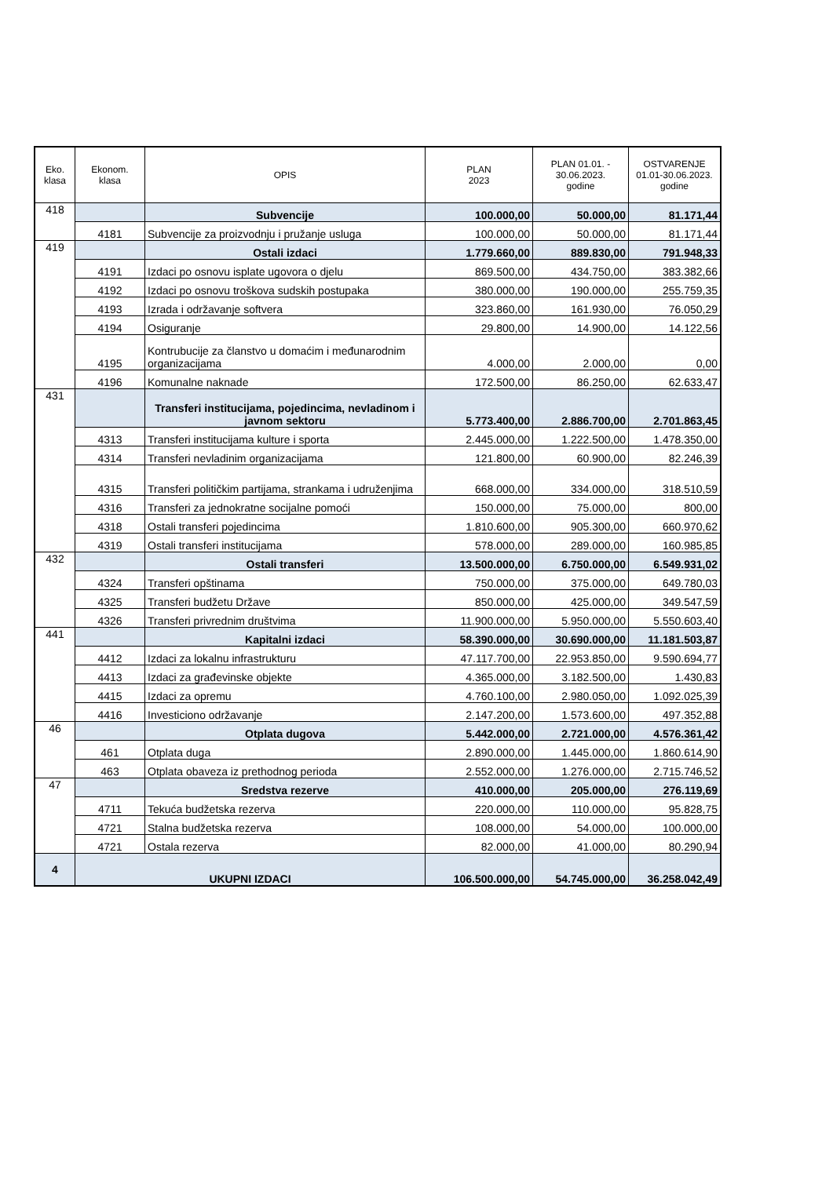| Eko. klasa | Ekonom. klasa | OPIS | PLAN 2023 | PLAN 01.01. - 30.06.2023. godine | OSTVARENJE 01.01-30.06.2023. godine |
| --- | --- | --- | --- | --- | --- |
| 418 | | Subvencije | 100.000,00 | 50.000,00 | 81.171,44 |
| | 4181 | Subvencije za proizvodnju i pružanje usluga | 100.000,00 | 50.000,00 | 81.171,44 |
| 419 | | Ostali izdaci | 1.779.660,00 | 889.830,00 | 791.948,33 |
| | 4191 | Izdaci po osnovu isplate ugovora o djelu | 869.500,00 | 434.750,00 | 383.382,66 |
| | 4192 | Izdaci po osnovu troškova sudskih postupaka | 380.000,00 | 190.000,00 | 255.759,35 |
| | 4193 | Izrada i održavanje softvera | 323.860,00 | 161.930,00 | 76.050,29 |
| | 4194 | Osiguranje | 29.800,00 | 14.900,00 | 14.122,56 |
| | 4195 | Kontrubucije za članstvo u domaćim i međunarodnim organizacijama | 4.000,00 | 2.000,00 | 0,00 |
| | 4196 | Komunalne naknade | 172.500,00 | 86.250,00 | 62.633,47 |
| 431 | | Transferi institucijama, pojedincima, nevladinom i javnom sektoru | 5.773.400,00 | 2.886.700,00 | 2.701.863,45 |
| | 4313 | Transferi institucijama kulture i sporta | 2.445.000,00 | 1.222.500,00 | 1.478.350,00 |
| | 4314 | Transferi nevladinim organizacijama | 121.800,00 | 60.900,00 | 82.246,39 |
| | 4315 | Transferi političkim partijama, strankama i udruženjima | 668.000,00 | 334.000,00 | 318.510,59 |
| | 4316 | Transferi za jednokratne socijalne pomoći | 150.000,00 | 75.000,00 | 800,00 |
| | 4318 | Ostali transferi pojedincima | 1.810.600,00 | 905.300,00 | 660.970,62 |
| | 4319 | Ostali transferi institucijama | 578.000,00 | 289.000,00 | 160.985,85 |
| 432 | | Ostali transferi | 13.500.000,00 | 6.750.000,00 | 6.549.931,02 |
| | 4324 | Transferi opštinama | 750.000,00 | 375.000,00 | 649.780,03 |
| | 4325 | Transferi budžetu Države | 850.000,00 | 425.000,00 | 349.547,59 |
| | 4326 | Transferi privrednim društvima | 11.900.000,00 | 5.950.000,00 | 5.550.603,40 |
| 441 | | Kapitalni izdaci | 58.390.000,00 | 30.690.000,00 | 11.181.503,87 |
| | 4412 | Izdaci za lokalnu infrastrukturu | 47.117.700,00 | 22.953.850,00 | 9.590.694,77 |
| | 4413 | Izdaci za građevinske objekte | 4.365.000,00 | 3.182.500,00 | 1.430,83 |
| | 4415 | Izdaci za opremu | 4.760.100,00 | 2.980.050,00 | 1.092.025,39 |
| | 4416 | Investiciono održavanje | 2.147.200,00 | 1.573.600,00 | 497.352,88 |
| 46 | | Otplata dugova | 5.442.000,00 | 2.721.000,00 | 4.576.361,42 |
| | 461 | Otplata duga | 2.890.000,00 | 1.445.000,00 | 1.860.614,90 |
| | 463 | Otplata obaveza iz prethodnog perioda | 2.552.000,00 | 1.276.000,00 | 2.715.746,52 |
| 47 | | Sredstva rezerve | 410.000,00 | 205.000,00 | 276.119,69 |
| | 4711 | Tekuća budžetska rezerva | 220.000,00 | 110.000,00 | 95.828,75 |
| | 4721 | Stalna budžetska rezerva | 108.000,00 | 54.000,00 | 100.000,00 |
| | 4721 | Ostala rezerva | 82.000,00 | 41.000,00 | 80.290,94 |
| 4 | UKUPNI IZDACI | | 106.500.000,00 | 54.745.000,00 | 36.258.042,49 |